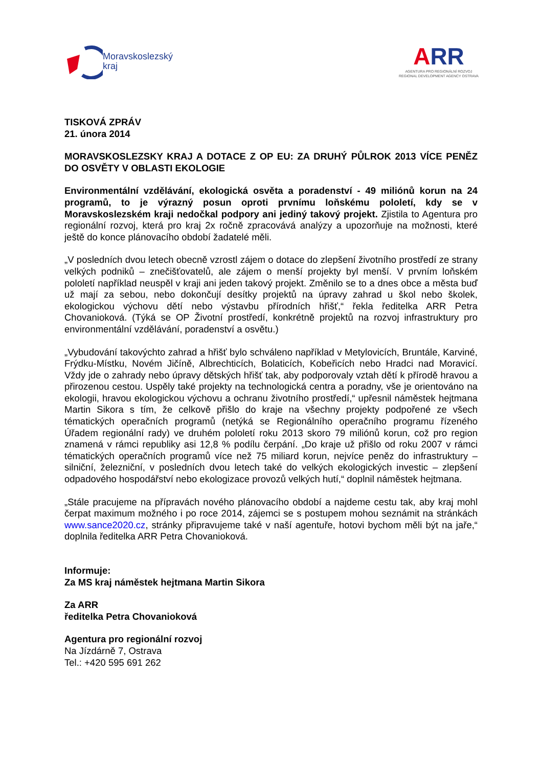Moravskoslezský
kraj
ARR
AGENTURA PRO REGIONÁLNÍ ROZVOJ
REGIONAL DEVELOPMENT AGENCY OSTRAVA
TISKOVÁ ZPRÁV
21. února 2014
MORAVSKOSLEZSKY KRAJ A DOTACE Z OP EU: ZA DRUHÝ PŮLROK 2013 VÍCE PENĚZ DO OSVĚTY V OBLASTI EKOLOGIE
Environmentální vzdělávání, ekologická osvěta a poradenství - 49 miliónů korun na 24 programů, to je výrazný posun oproti prvnímu loňskému pololetí, kdy se v Moravskoslezském kraji nedočkal podpory ani jediný takový projekt. Zjistila to Agentura pro regionální rozvoj, která pro kraj 2x ročně zpracovává analýzy a upozorňuje na možnosti, které ještě do konce plánovacího období žadatelé měli.
„V posledních dvou letech obecně vzrostl zájem o dotace do zlepšení životního prostředí ze strany velkých podniků – znečišťovatelů, ale zájem o menší projekty byl menší. V prvním loňském pololetí například neuspěl v kraji ani jeden takový projekt. Změnilo se to a dnes obce a města buď už mají za sebou, nebo dokončují desítky projektů na úpravy zahrad u škol nebo školek, ekologickou výchovu dětí nebo výstavbu přírodních hřišť,“ řekla ředitelka ARR Petra Chovanioková. (Týká se OP Životní prostředí, konkrétně projektů na rozvoj infrastruktury pro environmentální vzdělávání, poradenství a osvětu.)
„Vybudování takovýchto zahrad a hřišť bylo schváleno například v Metylovicích, Bruntále, Karviné, Frýdku-Místku, Novém Jičíně, Albrechticích, Bolaticích, Kobeřicích nebo Hradci nad Moravicí. Vždy jde o zahrady nebo úpravy dětských hřišť tak, aby podporovaly vztah dětí k přírodě hravou a přirozenou cestou. Uspěly také projekty na technologická centra a poradny, vše je orientováno na ekologii, hravou ekologickou výchovu a ochranu životního prostředí,“ upřesnil náměstek hejtmana Martin Sikora s tím, že celkově přišlo do kraje na všechny projekty podpořené ze všech tématických operačních programů (netýká se Regionálního operačního programu řízeného Úřadem regionální rady) ve druhém pololetí roku 2013 skoro 79 miliónů korun, což pro region znamená v rámci republiky asi 12,8 % podílu čerpání. „Do kraje už přišlo od roku 2007 v rámci tématických operačních programů více než 75 miliard korun, nejvíce peněz do infrastruktury – silniční, železniční, v posledních dvou letech také do velkých ekologických investic – zlepšení odpadového hospodářství nebo ekologizace provozů velkých hutí,“ doplnil náměstek hejtmana.
„Stále pracujeme na přípravách nového plánovacího období a najdeme cestu tak, aby kraj mohl čerpat maximum možného i po roce 2014, zájemci se s postupem mohou seznámit na stránkách www.sance2020.cz, stránky připravujeme také v naší agentuře, hotovi bychom měli být na jaře,“ doplnila ředitelka ARR Petra Chovanioková.
Informuje:
Za MS kraj náměstek hejtmana Martin Sikora
Za ARR
ředitelka Petra Chovanioková
Agentura pro regionální rozvoj
Na Jízdárně 7, Ostrava
Tel.: +420 595 691 262